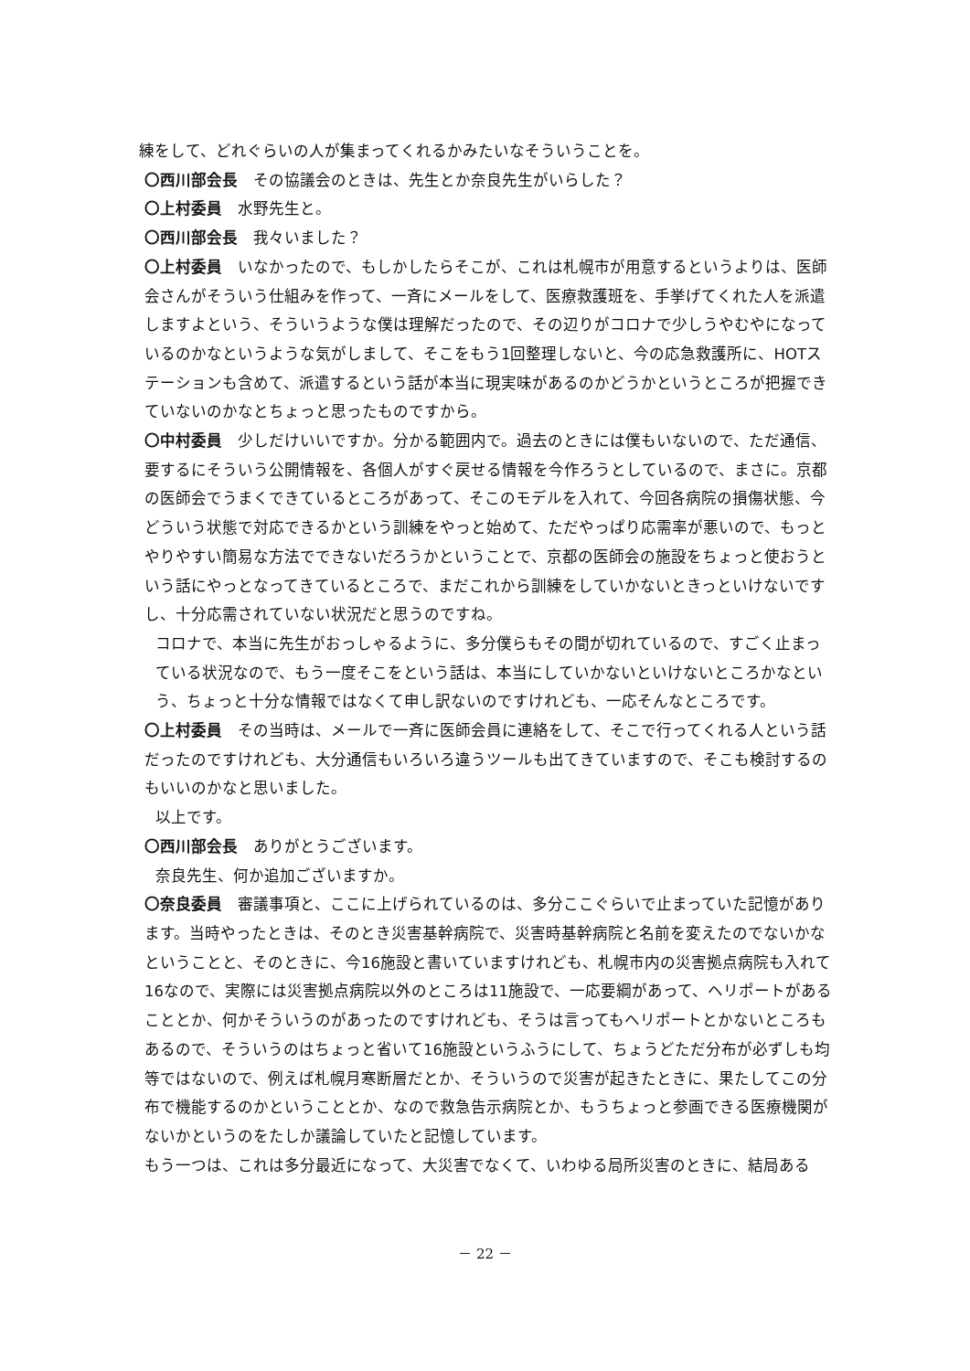練をして、どれぐらいの人が集まってくれるかみたいなそういうことを。
〇西川部会長　その協議会のときは、先生とか奈良先生がいらした？
〇上村委員　水野先生と。
〇西川部会長　我々いました？
〇上村委員　いなかったので、もしかしたらそこが、これは札幌市が用意するというよりは、医師会さんがそういう仕組みを作って、一斉にメールをして、医療救護班を、手挙げてくれた人を派遣しますよという、そういうような僕は理解だったので、その辺りがコロナで少しうやむやになっているのかなというような気がしまして、そこをもう1回整理しないと、今の応急救護所に、HOTステーションも含めて、派遣するという話が本当に現実味があるのかどうかというところが把握できていないのかなとちょっと思ったものですから。
〇中村委員　少しだけいいですか。分かる範囲内で。過去のときには僕もいないので、ただ通信、要するにそういう公開情報を、各個人がすぐ戻せる情報を今作ろうとしているので、まさに。京都の医師会でうまくできているところがあって、そこのモデルを入れて、今回各病院の損傷状態、今どういう状態で対応できるかという訓練をやっと始めて、ただやっぱり応需率が悪いので、もっとやりやすい簡易な方法でできないだろうかということで、京都の医師会の施設をちょっと使おうという話にやっとなってきているところで、まだこれから訓練をしていかないときっといけないですし、十分応需されていない状況だと思うのですね。
コロナで、本当に先生がおっしゃるように、多分僕らもその間が切れているので、すごく止まっている状況なので、もう一度そこをという話は、本当にしていかないといけないところかなという、ちょっと十分な情報ではなくて申し訳ないのですけれども、一応そんなところです。
〇上村委員　その当時は、メールで一斉に医師会員に連絡をして、そこで行ってくれる人という話だったのですけれども、大分通信もいろいろ違うツールも出てきていますので、そこも検討するのもいいのかなと思いました。
以上です。
〇西川部会長　ありがとうございます。
奈良先生、何か追加ございますか。
〇奈良委員　審議事項と、ここに上げられているのは、多分ここぐらいで止まっていた記憶があります。当時やったときは、そのとき災害基幹病院で、災害時基幹病院と名前を変えたのでないかなということと、そのときに、今16施設と書いていますけれども、札幌市内の災害拠点病院も入れて16なので、実際には災害拠点病院以外のところは11施設で、一応要綱があって、ヘリポートがあることとか、何かそういうのがあったのですけれども、そうは言ってもヘリポートとかないところもあるので、そういうのはちょっと省いて16施設というふうにして、ちょうどただ分布が必ずしも均等ではないので、例えば札幌月寒断層だとか、そういうので災害が起きたときに、果たしてこの分布で機能するのかということとか、なので救急告示病院とか、もうちょっと参画できる医療機関がないかというのをたしか議論していたと記憶しています。
もう一つは、これは多分最近になって、大災害でなくて、いわゆる局所災害のときに、結局ある
－ 22 －